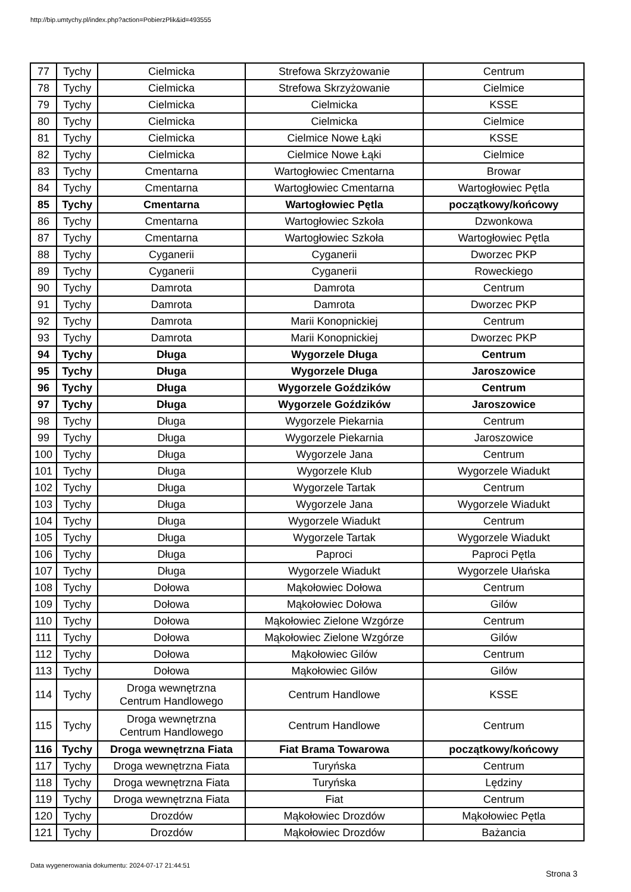http://bip.umtychy.pl/index.php?action=PobierzPlik&id=493555
| 77 | Tychy | Cielmicka | Strefowa Skrzyżowanie | Centrum |
| 78 | Tychy | Cielmicka | Strefowa Skrzyżowanie | Cielmice |
| 79 | Tychy | Cielmicka | Cielmicka | KSSE |
| 80 | Tychy | Cielmicka | Cielmicka | Cielmice |
| 81 | Tychy | Cielmicka | Cielmice Nowe Łąki | KSSE |
| 82 | Tychy | Cielmicka | Cielmice Nowe Łąki | Cielmice |
| 83 | Tychy | Cmentarna | Wartogłowiec Cmentarna | Browar |
| 84 | Tychy | Cmentarna | Wartogłowiec Cmentarna | Wartogłowiec Pętla |
| 85 | Tychy | Cmentarna | Wartogłowiec Pętla | początkowy/końcowy |
| 86 | Tychy | Cmentarna | Wartogłowiec Szkoła | Dzwonkowa |
| 87 | Tychy | Cmentarna | Wartogłowiec Szkoła | Wartogłowiec Pętla |
| 88 | Tychy | Cyganerii | Cyganerii | Dworzec PKP |
| 89 | Tychy | Cyganerii | Cyganerii | Roweckiego |
| 90 | Tychy | Damrota | Damrota | Centrum |
| 91 | Tychy | Damrota | Damrota | Dworzec PKP |
| 92 | Tychy | Damrota | Marii Konopnickiej | Centrum |
| 93 | Tychy | Damrota | Marii Konopnickiej | Dworzec PKP |
| 94 | Tychy | Długa | Wygorzele Długa | Centrum |
| 95 | Tychy | Długa | Wygorzele Długa | Jaroszowice |
| 96 | Tychy | Długa | Wygorzele Goździków | Centrum |
| 97 | Tychy | Długa | Wygorzele Goździków | Jaroszowice |
| 98 | Tychy | Długa | Wygorzele Piekarnia | Centrum |
| 99 | Tychy | Długa | Wygorzele Piekarnia | Jaroszowice |
| 100 | Tychy | Długa | Wygorzele Jana | Centrum |
| 101 | Tychy | Długa | Wygorzele Klub | Wygorzele Wiadukt |
| 102 | Tychy | Długa | Wygorzele Tartak | Centrum |
| 103 | Tychy | Długa | Wygorzele Jana | Wygorzele Wiadukt |
| 104 | Tychy | Długa | Wygorzele Wiadukt | Centrum |
| 105 | Tychy | Długa | Wygorzele Tartak | Wygorzele Wiadukt |
| 106 | Tychy | Długa | Paproci | Paproci Pętla |
| 107 | Tychy | Długa | Wygorzele Wiadukt | Wygorzele Ułańska |
| 108 | Tychy | Dołowa | Mąkołowiec Dołowa | Centrum |
| 109 | Tychy | Dołowa | Mąkołowiec Dołowa | Gilów |
| 110 | Tychy | Dołowa | Mąkołowiec Zielone Wzgórze | Centrum |
| 111 | Tychy | Dołowa | Mąkołowiec Zielone Wzgórze | Gilów |
| 112 | Tychy | Dołowa | Mąkołowiec Gilów | Centrum |
| 113 | Tychy | Dołowa | Mąkołowiec Gilów | Gilów |
| 114 | Tychy | Droga wewnętrzna Centrum Handlowego | Centrum Handlowe | KSSE |
| 115 | Tychy | Droga wewnętrzna Centrum Handlowego | Centrum Handlowe | Centrum |
| 116 | Tychy | Droga wewnętrzna Fiata | Fiat Brama Towarowa | początkowy/końcowy |
| 117 | Tychy | Droga wewnętrzna Fiata | Turyńska | Centrum |
| 118 | Tychy | Droga wewnętrzna Fiata | Turyńska | Lędziny |
| 119 | Tychy | Droga wewnętrzna Fiata | Fiat | Centrum |
| 120 | Tychy | Drozdów | Mąkołowiec Drozdów | Mąkołowiec Pętla |
| 121 | Tychy | Drozdów | Mąkołowiec Drozdów | Bażancia |
Data wygenerowania dokumentu: 2024-07-17 21:44:51
Strona 3